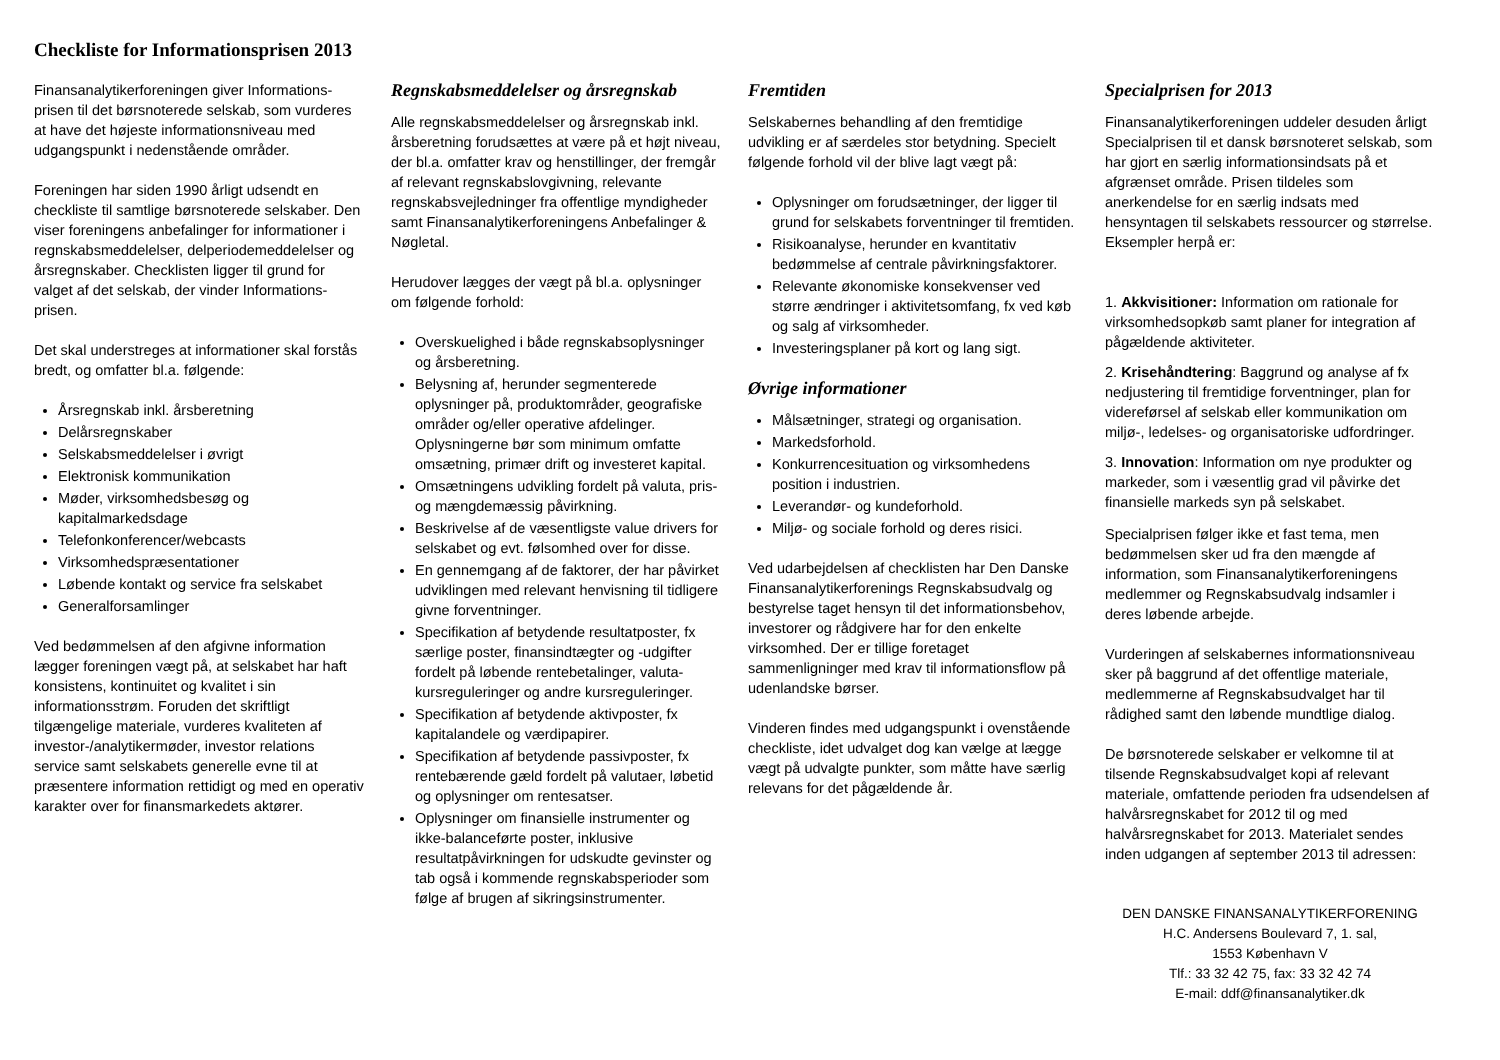Checkliste for Informationsprisen 2013
Finansanalytikerforeningen giver Informations-prisen til det børsnoterede selskab, som vurderes at have det højeste informationsniveau med udgangspunkt i nedenstående områder.
Foreningen har siden 1990 årligt udsendt en checkliste til samtlige børsnoterede selskaber. Den viser foreningens anbefalinger for informationer i regnskabsmeddelelser, delperiodemeddelelser og årsregnskaber. Checklisten ligger til grund for valget af det selskab, der vinder Informations-prisen.
Det skal understreges at informationer skal forstås bredt, og omfatter bl.a. følgende:
Årsregnskab inkl. årsberetning
Delårsregnskaber
Selskabsmeddelelser i øvrigt
Elektronisk kommunikation
Møder, virksomhedsbesøg og kapitalmarkedsdage
Telefonkonferencer/webcasts
Virksomhedspræsentationer
Løbende kontakt og service fra selskabet
Generalforsamlinger
Ved bedømmelsen af den afgivne information lægger foreningen vægt på, at selskabet har haft konsistens, kontinuitet og kvalitet i sin informationsstrøm. Foruden det skriftligt tilgængelige materiale, vurderes kvaliteten af investor-/analytikermøder, investor relations service samt selskabets generelle evne til at præsentere information rettidigt og med en operativ karakter over for finansmarkedets aktører.
Regnskabsmeddelelser og årsregnskab
Alle regnskabsmeddelelser og årsregnskab inkl. årsberetning forudsættes at være på et højt niveau, der bl.a. omfatter krav og henstillinger, der fremgår af relevant regnskabslovgivning, relevante regnskabsvejledninger fra offentlige myndigheder samt Finansanalytikerforeningens Anbefalinger & Nøgletal.
Herudover lægges der vægt på bl.a. oplysninger om følgende forhold:
Overskuelighed i både regnskabsoplysninger og årsberetning.
Belysning af, herunder segmenterede oplysninger på, produktområder, geografiske områder og/eller operative afdelinger. Oplysningerne bør som minimum omfatte omsætning, primær drift og investeret kapital.
Omsætningens udvikling fordelt på valuta, pris- og mængdemæssig påvirkning.
Beskrivelse af de væsentligste value drivers for selskabet og evt. følsomhed over for disse.
En gennemgang af de faktorer, der har påvirket udviklingen med relevant henvisning til tidligere givne forventninger.
Specifikation af betydende resultatposter, fx særlige poster, finansindtægter og -udgifter fordelt på løbende rentebetalinger, valuta-kursreguleringer og andre kursreguleringer.
Specifikation af betydende aktivposter, fx kapitalandele og værdipapirer.
Specifikation af betydende passivposter, fx rentebærende gæld fordelt på valutaer, løbetid og oplysninger om rentesatser.
Oplysninger om finansielle instrumenter og ikke-balanceførte poster, inklusive resultatpåvirkningen for udskudte gevinster og tab også i kommende regnskabsperioder som følge af brugen af sikringsinstrumenter.
Fremtiden
Selskabernes behandling af den fremtidige udvikling er af særdeles stor betydning. Specielt følgende forhold vil der blive lagt vægt på:
Oplysninger om forudsætninger, der ligger til grund for selskabets forventninger til fremtiden.
Risikoanalyse, herunder en kvantitativ bedømmelse af centrale påvirkningsfaktorer.
Relevante økonomiske konsekvenser ved større ændringer i aktivitetsomfang, fx ved køb og salg af virksomheder.
Investeringsplaner på kort og lang sigt.
Øvrige informationer
Målsætninger, strategi og organisation.
Markedsforhold.
Konkurrencesituation og virksomhedens position i industrien.
Leverandør- og kundeforhold.
Miljø- og sociale forhold og deres risici.
Ved udarbejdelsen af checklisten har Den Danske Finansanalytikerforenings Regnskabsudvalg og bestyrelse taget hensyn til det informationsbehov, investorer og rådgivere har for den enkelte virksomhed. Der er tillige foretaget sammenligninger med krav til informationsflow på udenlandske børser.
Vinderen findes med udgangspunkt i ovenstående checkliste, idet udvalget dog kan vælge at lægge vægt på udvalgte punkter, som måtte have særlig relevans for det pågældende år.
Specialprisen for 2013
Finansanalytikerforeningen uddeler desuden årligt Specialprisen til et dansk børsnoteret selskab, som har gjort en særlig informationsindsats på et afgrænset område. Prisen tildeles som anerkendelse for en særlig indsats med hensyntagen til selskabets ressourcer og størrelse. Eksempler herpå er:
1. Akkvisitioner: Information om rationale for virksomhedsopkøb samt planer for integration af pågældende aktiviteter.
2. Krisehåndtering: Baggrund og analyse af fx nedjustering til fremtidige forventninger, plan for videreførsel af selskab eller kommunikation om miljø-, ledelses- og organisatoriske udfordringer.
3. Innovation: Information om nye produkter og markeder, som i væsentlig grad vil påvirke det finansielle markeds syn på selskabet.
Specialprisen følger ikke et fast tema, men bedømmelsen sker ud fra den mængde af information, som Finansanalytikerforeningens medlemmer og Regnskabsudvalg indsamler i deres løbende arbejde.
Vurderingen af selskabernes informationsniveau sker på baggrund af det offentlige materiale, medlemmerne af Regnskabsudvalget har til rådighed samt den løbende mundtlige dialog.
De børsnoterede selskaber er velkomne til at tilsende Regnskabsudvalget kopi af relevant materiale, omfattende perioden fra udsendelsen af halvårsregnskabet for 2012 til og med halvårsregnskabet for 2013. Materialet sendes inden udgangen af september 2013 til adressen:
DEN DANSKE FINANSANALYTIKERFORENING
H.C. Andersens Boulevard 7, 1. sal,
1553 København V
Tlf.: 33 32 42 75, fax: 33 32 42 74
E-mail: ddf@finansanalytiker.dk